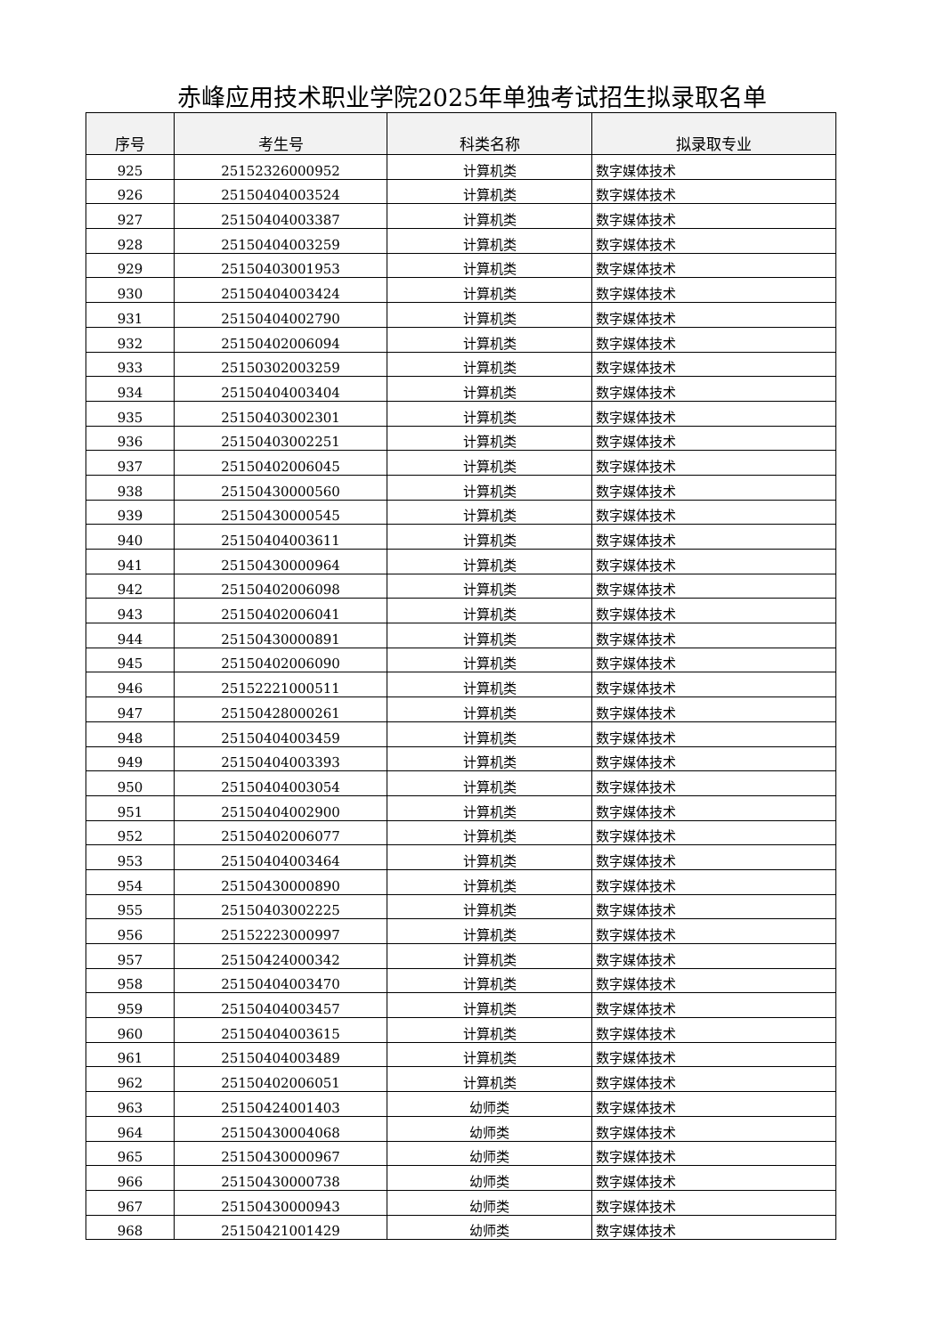赤峰应用技术职业学院2025年单独考试招生拟录取名单
| 序号 | 考生号 | 科类名称 | 拟录取专业 |
| --- | --- | --- | --- |
| 925 | 25152326000952 | 计算机类 | 数字媒体技术 |
| 926 | 25150404003524 | 计算机类 | 数字媒体技术 |
| 927 | 25150404003387 | 计算机类 | 数字媒体技术 |
| 928 | 25150404003259 | 计算机类 | 数字媒体技术 |
| 929 | 25150403001953 | 计算机类 | 数字媒体技术 |
| 930 | 25150404003424 | 计算机类 | 数字媒体技术 |
| 931 | 25150404002790 | 计算机类 | 数字媒体技术 |
| 932 | 25150402006094 | 计算机类 | 数字媒体技术 |
| 933 | 25150302003259 | 计算机类 | 数字媒体技术 |
| 934 | 25150404003404 | 计算机类 | 数字媒体技术 |
| 935 | 25150403002301 | 计算机类 | 数字媒体技术 |
| 936 | 25150403002251 | 计算机类 | 数字媒体技术 |
| 937 | 25150402006045 | 计算机类 | 数字媒体技术 |
| 938 | 25150430000560 | 计算机类 | 数字媒体技术 |
| 939 | 25150430000545 | 计算机类 | 数字媒体技术 |
| 940 | 25150404003611 | 计算机类 | 数字媒体技术 |
| 941 | 25150430000964 | 计算机类 | 数字媒体技术 |
| 942 | 25150402006098 | 计算机类 | 数字媒体技术 |
| 943 | 25150402006041 | 计算机类 | 数字媒体技术 |
| 944 | 25150430000891 | 计算机类 | 数字媒体技术 |
| 945 | 25150402006090 | 计算机类 | 数字媒体技术 |
| 946 | 25152221000511 | 计算机类 | 数字媒体技术 |
| 947 | 25150428000261 | 计算机类 | 数字媒体技术 |
| 948 | 25150404003459 | 计算机类 | 数字媒体技术 |
| 949 | 25150404003393 | 计算机类 | 数字媒体技术 |
| 950 | 25150404003054 | 计算机类 | 数字媒体技术 |
| 951 | 25150404002900 | 计算机类 | 数字媒体技术 |
| 952 | 25150402006077 | 计算机类 | 数字媒体技术 |
| 953 | 25150404003464 | 计算机类 | 数字媒体技术 |
| 954 | 25150430000890 | 计算机类 | 数字媒体技术 |
| 955 | 25150403002225 | 计算机类 | 数字媒体技术 |
| 956 | 25152223000997 | 计算机类 | 数字媒体技术 |
| 957 | 25150424000342 | 计算机类 | 数字媒体技术 |
| 958 | 25150404003470 | 计算机类 | 数字媒体技术 |
| 959 | 25150404003457 | 计算机类 | 数字媒体技术 |
| 960 | 25150404003615 | 计算机类 | 数字媒体技术 |
| 961 | 25150404003489 | 计算机类 | 数字媒体技术 |
| 962 | 25150402006051 | 计算机类 | 数字媒体技术 |
| 963 | 25150424001403 | 幼师类 | 数字媒体技术 |
| 964 | 25150430004068 | 幼师类 | 数字媒体技术 |
| 965 | 25150430000967 | 幼师类 | 数字媒体技术 |
| 966 | 25150430000738 | 幼师类 | 数字媒体技术 |
| 967 | 25150430000943 | 幼师类 | 数字媒体技术 |
| 968 | 25150421001429 | 幼师类 | 数字媒体技术 |